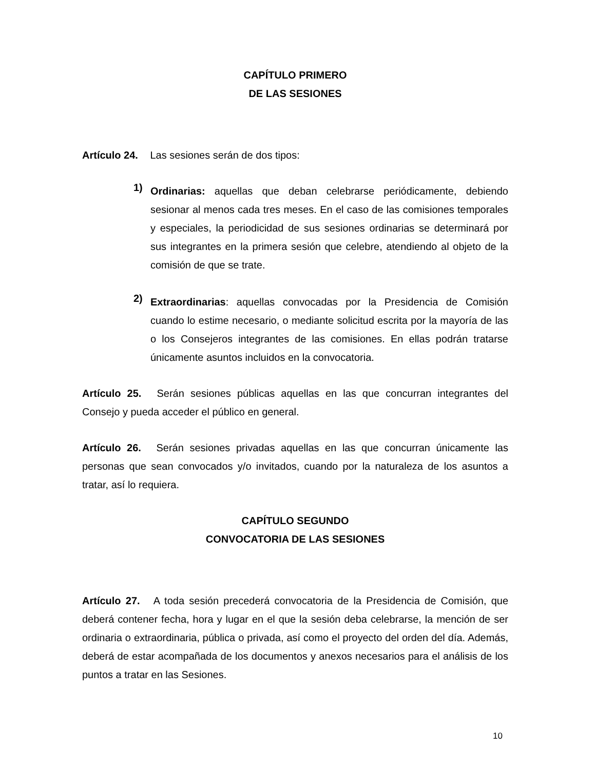CAPÍTULO PRIMERO
DE LAS SESIONES
Artículo 24. Las sesiones serán de dos tipos:
1)
Ordinarias: aquellas que deban celebrarse periódicamente, debiendo sesionar al menos cada tres meses. En el caso de las comisiones temporales y especiales, la periodicidad de sus sesiones ordinarias se determinará por sus integrantes en la primera sesión que celebre, atendiendo al objeto de la comisión de que se trate.
2)
Extraordinarias: aquellas convocadas por la Presidencia de Comisión cuando lo estime necesario, o mediante solicitud escrita por la mayoría de las o los Consejeros integrantes de las comisiones. En ellas podrán tratarse únicamente asuntos incluidos en la convocatoria.
Artículo 25. Serán sesiones públicas aquellas en las que concurran integrantes del Consejo y pueda acceder el público en general.
Artículo 26. Serán sesiones privadas aquellas en las que concurran únicamente las personas que sean convocados y/o invitados, cuando por la naturaleza de los asuntos a tratar, así lo requiera.
CAPÍTULO SEGUNDO
CONVOCATORIA DE LAS SESIONES
Artículo 27. A toda sesión precederá convocatoria de la Presidencia de Comisión, que deberá contener fecha, hora y lugar en el que la sesión deba celebrarse, la mención de ser ordinaria o extraordinaria, pública o privada, así como el proyecto del orden del día. Además, deberá de estar acompañada de los documentos y anexos necesarios para el análisis de los puntos a tratar en las Sesiones.
10